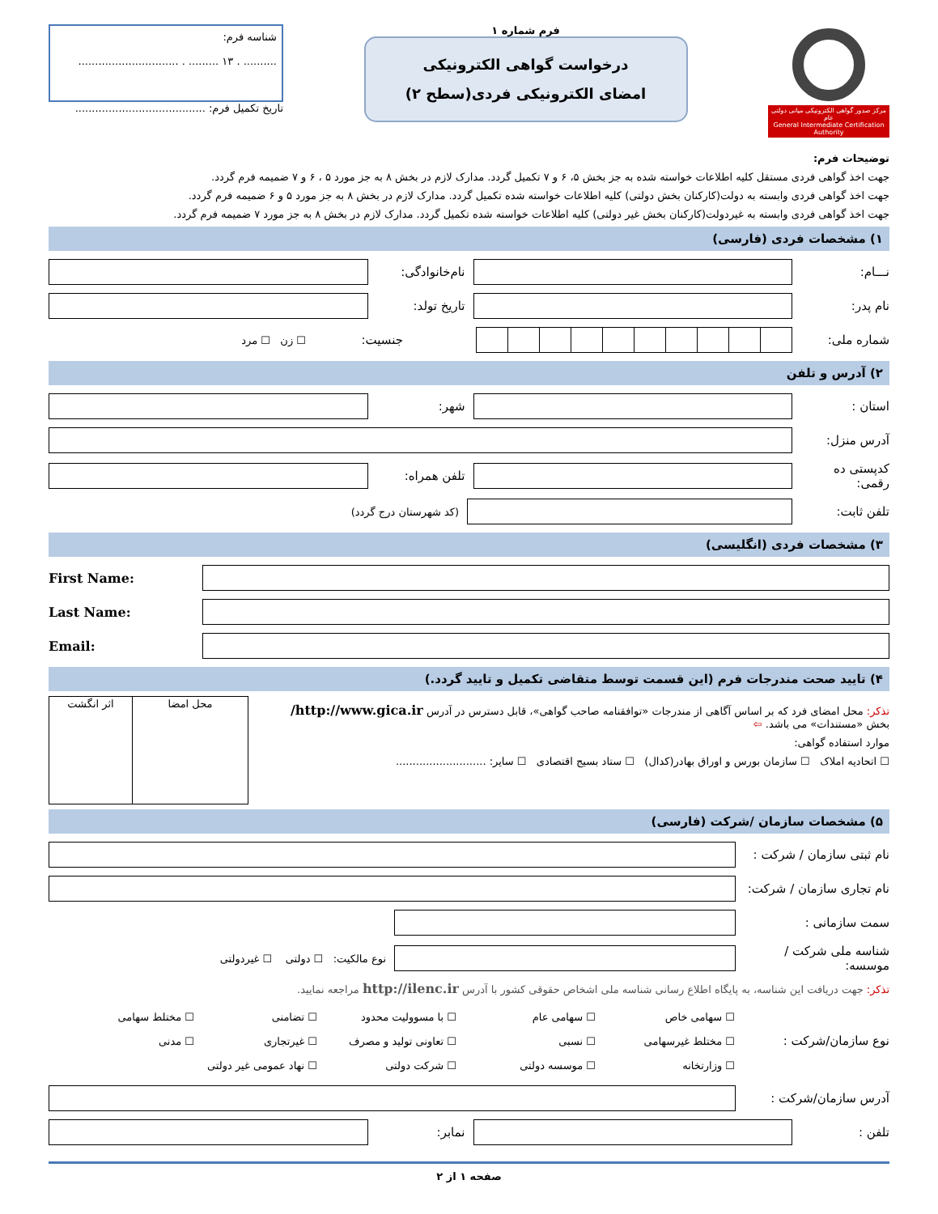مرکز صدور گواهی الکترونیکی میانی دولتی عام
General Intermediate Certification Authority
فرم شماره ۱
درخواست گواهی الکترونیکی
امضای الکترونیکی فردی(سطح ۲)
شناسه فرم:
.......... . ۱۳ ......... . ..............................
تاریخ تکمیل فرم: .......................................
توضیحات فرم:
جهت اخذ گواهی فردی مستقل کلیه اطلاعات خواسته شده به جز بخش ۵، ۶ و ۷ تکمیل گردد. مدارک لازم در بخش ۸ به جز مورد ۵ ، ۶ و ۷ ضمیمه فرم گردد.
جهت اخذ گواهی فردی وابسته به دولت(کارکنان بخش دولتی) کلیه اطلاعات خواسته شده تکمیل گردد. مدارک لازم در بخش ۸ به جز مورد ۵ و ۶ ضمیمه فرم گردد.
جهت اخذ گواهی فردی وابسته به غیردولت(کارکنان بخش غیر دولتی) کلیه اطلاعات خواسته شده تکمیل گردد. مدارک لازم در بخش ۸ به جز مورد ۷ ضمیمه فرم گردد.
۱) مشخصات فردی (فارسی)
نـــام:
نام‌خانوادگی:
نام پدر: تاریخ تولد:
شماره ملی: جنسیت: ☐ زن ☐ مرد
۲) آدرس و تلفن
استان : شهر:
آدرس منزل:
کدپستی ده رقمی:
تلفن همراه:
تلفن ثابت:
(کد شهرستان درج گردد)
۳) مشخصات فردی (انگلیسی)
First Name:
Last Name:
Email:
۴) تایید صحت مندرجات فرم (این قسمت توسط متقاضی تکمیل و تایید گردد.)
تذکر: محل امضای فرد که بر اساس آگاهی از مندرجات «توافقنامه صاحب گواهی»، قابل دسترس در آدرس http://www.gica.ir/ بخش «مستندات» می باشد. ⇦
موارد استفاده گواهی:
☐ اتحادیه املاک ☐ سازمان بورس و اوراق بهادر(کدال) ☐ ستاد بسیج اقتصادی ☐ سایر: ...........................
| محل امضا | اثر انگشت |
۵) مشخصات سازمان /شرکت (فارسی)
نام ثبتی سازمان / شرکت :
نام تجاری سازمان / شرکت:
سمت سازمانی :
شناسه ملی شرکت / موسسه:
نوع مالکیت: ☐ دولتی ☐ غیردولتی
تذکر: جهت دریافت این شناسه، به پایگاه اطلاع رسانی شناسه ملی اشخاص حقوقی کشور با آدرس http://ilenc.ir مراجعه نمایید.
نوع سازمان/شرکت :
| ☐ سهامی خاص | ☐ سهامی عام | ☐ با مسوولیت محدود | ☐ تضامنی | ☐ مختلط سهامی |
| ☐ مختلط غیرسهامی | ☐ نسبی | ☐ تعاونی تولید و مصرف | ☐ غیرتجاری | ☐ مدنی |
| ☐ وزارتخانه | ☐ موسسه دولتی | ☐ شرکت دولتی | ☐ نهاد عمومی غیر دولتی | |
آدرس سازمان/شرکت :
تلفن : نمابر:
صفحه ۱ از ۲